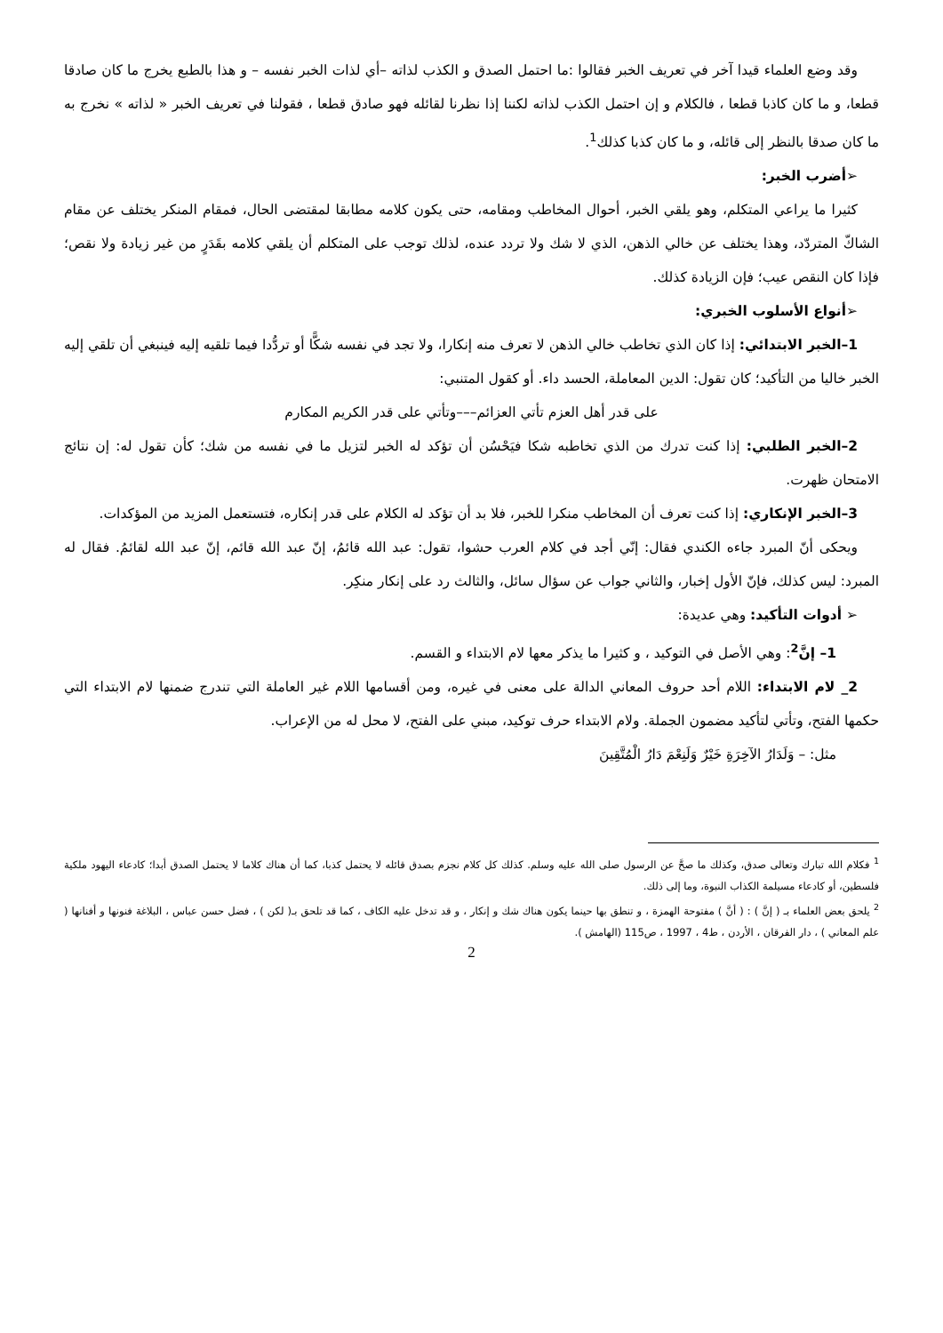وقد وضع العلماء قيدا آخر في تعريف الخبر فقالوا :ما احتمل الصدق و الكذب لذاته –أي لذات الخبر نفسه – و هذا بالطبع يخرج ما كان صادقا قطعا، و ما كان كاذبا قطعا ، فالكلام و إن احتمل الكذب لذاته لكننا إذا نظرنا لقائله فهو صادق قطعا ، فقولنا في تعريف الخبر « لذاته » نخرج به ما كان صدقا بالنظر إلى قائله، و ما كان كذبا كذلك<sup>1</sup>.
➢أضرب الخبر:
كثيرا ما يراعي المتكلم، وهو يلقي الخبر، أحوال المخاطب ومقامه، حتى يكون كلامه مطابقا لمقتضى الحال، فمقام المنكر يختلف عن مقام الشاكّ المتردّد، وهذا يختلف عن خالي الذهن، الذي لا شك ولا تردد عنده، لذلك توجب على المتكلم أن يلقي كلامه بقَدَرٍ من غير زيادة ولا نقص؛ فإذا كان النقص عيب؛ فإن الزيادة كذلك.
➢أنواع الأسلوب الخبري:
1–الخبر الابتدائي: إذا كان الذي تخاطب خالي الذهن لا تعرف منه إنكارا، ولا تجد في نفسه شكًّا أو تردُّدا فيما تلقيه إليه فينبغي أن تلقي إليه الخبر خاليا من التأكيد؛ كان تقول: الدين المعاملة، الحسد داء. أو كقول المتنبي:
على قدر أهل العزم تأتي العزائم–––وتأتي على قدر الكريم المكارم
2–الخبر الطلبي: إذا كنت تدرك من الذي تخاطبه شكا فيَحْسُن أن تؤكد له الخبر لتزيل ما في نفسه من شك؛ كأن تقول له: إن نتائج الامتحان ظهرت.
3–الخبر الإنكاري: إذا كنت تعرف أن المخاطب منكرا للخبر، فلا بد أن تؤكد له الكلام على قدر إنكاره، فتستعمل المزيد من المؤكدات.
ويحكى أنّ المبرد جاءه الكندي فقال: إنّي أجد في كلام العرب حشوا، تقول: عبد الله قائمُ، إنّ عبد الله قائم، إنّ عبد الله لقائمُ. فقال له المبرد: ليس كذلك، فإنّ الأول إخبار، والثاني جواب عن سؤال سائل، والثالث رد على إنكار منكِر.
➢ أدوات التأكيد: وهي عديدة:
1– إنَّ<sup>2</sup>: وهي الأصل في التوكيد ، و كثيرا ما يذكر معها لام الابتداء و القسم.
2_ لام الابتداء: اللام أحد حروف المعاني الدالة على معنى في غيره، ومن أقسامها اللام غير العاملة التي تندرج ضمنها لام الابتداء التي حكمها الفتح، وتأتي لتأكيد مضمون الجملة. ولام الابتداء حرف توكيد، مبني على الفتح، لا محل له من الإعراب.
مثل: – وَلَدَارُ الآخِرَةِ خَيْرٌ وَلَنِعْمَ دَارُ الْمُتَّقِينَ
<sup>1</sup> فكلام الله تبارك وتعالى صدق، وكذلك ما صحَّ عن الرسول صلى الله عليه وسلم. كذلك كل كلام نجزم بصدق قائله لا يحتمل كذبا، كما أن هناك كلاما لا يحتمل الصدق أبدا؛ كادعاء اليهود ملكية فلسطين، أو كادعاء مسيلمة الكذاب النبوة، وما إلى ذلك.
<sup>2</sup> يلحق بعض العلماء بـ ( إنَّ ) : ( أنَّ ) مفتوحة الهمزة ، و تنطق بها حينما يكون هناك شك و إنكار ، و قد تدخل عليه الكاف ، كما قد تلحق بـ( لكن ) ، فضل حسن عباس ، البلاغة فنونها و أفنانها ( علم المعاني ) ، دار الفرقان ، الأردن ، ط4 ، 1997 ، ص115 (الهامش ).
2